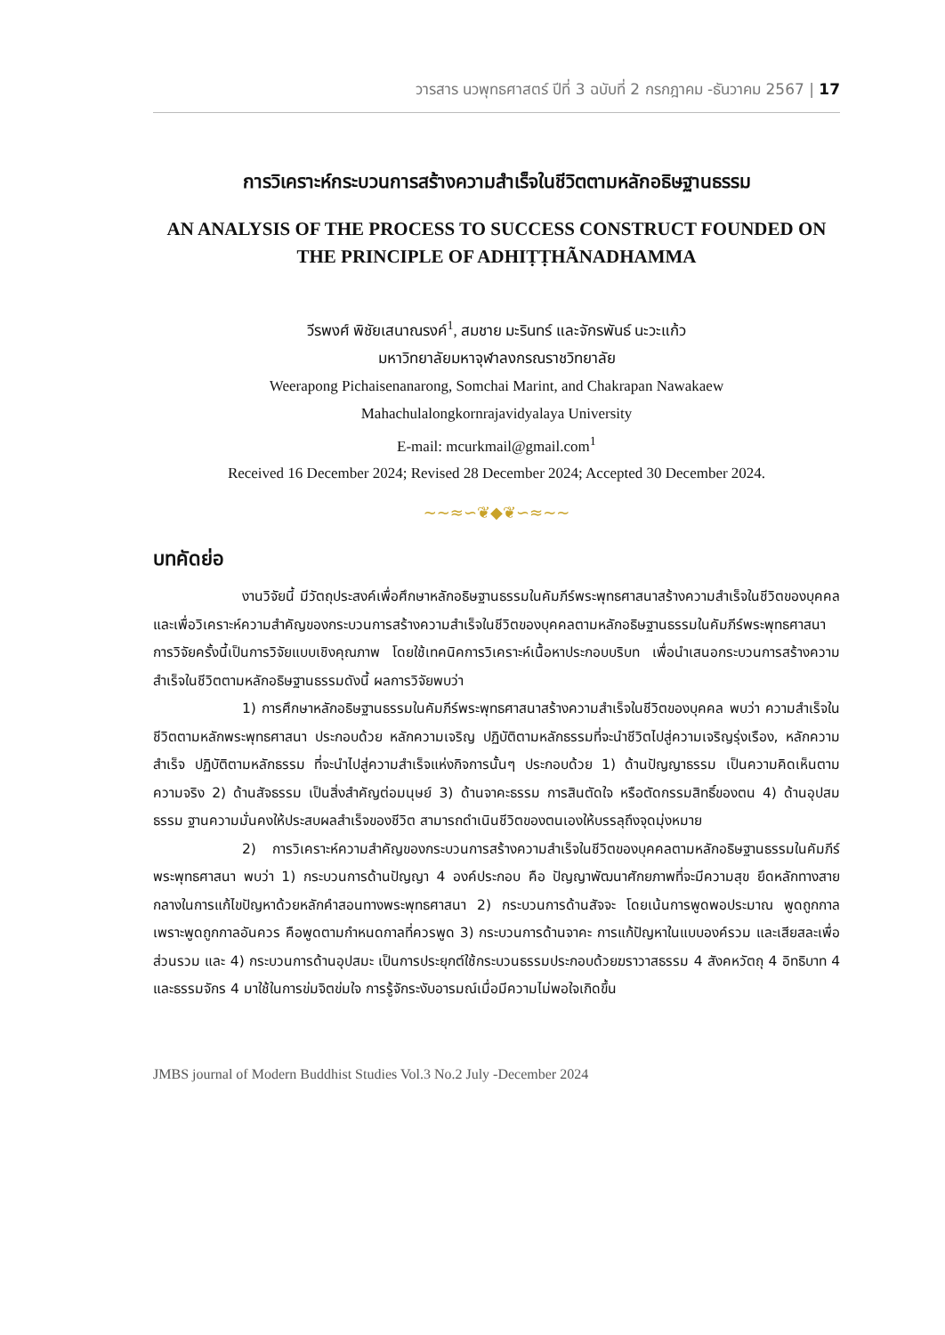วารสาร นวพุทธศาสตร์ ปีที่ 3 ฉบับที่ 2 กรกฎาคม -ธันวาคม 2567 | 17
การวิเคราะห์กระบวนการสร้างความสำเร็จในชีวิตตามหลักอธิษฐานธรรม
AN ANALYSIS OF THE PROCESS TO SUCCESS CONSTRUCT FOUNDED ON THE PRINCIPLE OF ADHIṬṬHÃNADHAMMA
วีรพงศ์ พิชัยเสนาณรงค์<sup>1</sup>, สมชาย มะรินทร์ และจักรพันธ์ นะวะแก้ว
มหาวิทยาลัยมหาจุฬาลงกรณราชวิทยาลัย
Weerapong Pichaisenanarong, Somchai Marint, and Chakrapan Nawakaew
Mahachulalongkornrajavidyalaya University
E-mail: mcurkmail@gmail.com<sup>1</sup>
Received 16 December 2024; Revised 28 December 2024; Accepted 30 December 2024.
~~≈∽❦◆❦∽≈~~
บทคัดย่อ
งานวิจัยนี้ มีวัตถุประสงค์เพื่อศึกษาหลักอธิษฐานธรรมในคัมภีร์พระพุทธศาสนาสร้างความสำเร็จในชีวิตของบุคคล และเพื่อวิเคราะห์ความสำคัญของกระบวนการสร้างความสำเร็จในชีวิตของบุคคลตามหลักอธิษฐานธรรมในคัมภีร์พระพุทธศาสนา การวิจัยครั้งนี้เป็นการวิจัยแบบเชิงคุณภาพ โดยใช้เทคนิคการวิเคราะห์เนื้อหาประกอบบริบท เพื่อนำเสนอกระบวนการสร้างความสำเร็จในชีวิตตามหลักอธิษฐานธรรมดังนี้ ผลการวิจัยพบว่า
1) การศึกษาหลักอธิษฐานธรรมในคัมภีร์พระพุทธศาสนาสร้างความสำเร็จในชีวิตของบุคคล พบว่า ความสำเร็จในชีวิตตามหลักพระพุทธศาสนา ประกอบด้วย หลักความเจริญ ปฏิบัติตามหลักธรรมที่จะนำชีวิตไปสู่ความเจริญรุ่งเรือง, หลักความสำเร็จ ปฏิบัติตามหลักธรรม ที่จะนำไปสู่ความสำเร็จแห่งกิจการนั้นๆ ประกอบด้วย 1) ด้านปัญญาธรรม เป็นความคิดเห็นตามความจริง 2) ด้านสัจธรรม เป็นสิ่งสำคัญต่อมนุษย์ 3) ด้านจาคะธรรม การสินตัดใจ หรือตัดกรรมสิทธิ์ของตน 4) ด้านอุปสมธรรม ฐานความมั่นคงให้ประสบผลสำเร็จของชีวิต สามารถดำเนินชีวิตของตนเองให้บรรลุถึงจุดมุ่งหมาย
2) การวิเคราะห์ความสำคัญของกระบวนการสร้างความสำเร็จในชีวิตของบุคคลตามหลักอธิษฐานธรรมในคัมภีร์พระพุทธศาสนา พบว่า 1) กระบวนการด้านปัญญา 4 องค์ประกอบ คือ ปัญญาพัฒนาศักยภาพที่จะมีความสุข ยึดหลักทางสายกลางในการแก้ไขปัญหาด้วยหลักคำสอนทางพระพุทธศาสนา 2) กระบวนการด้านสัจจะ โดยเน้นการพูดพอประมาณ พูดถูกกาล เพราะพูดถูกกาลอันควร คือพูดตามกำหนดกาลที่ควรพูด 3) กระบวนการด้านจาคะ การแก้ปัญหาในแบบองค์รวม และเสียสละเพื่อส่วนรวม และ 4) กระบวนการด้านอุปสมะ เป็นการประยุกต์ใช้กระบวนธรรมประกอบด้วยฆราวาสธรรม 4 สังคหวัตถุ 4 อิทธิบาท 4 และธรรมจักร 4 มาใช้ในการข่มจิตข่มใจ การรู้จักระงับอารมณ์เมื่อมีความไม่พอใจเกิดขึ้น
JMBS journal of Modern Buddhist Studies Vol.3 No.2 July -December 2024